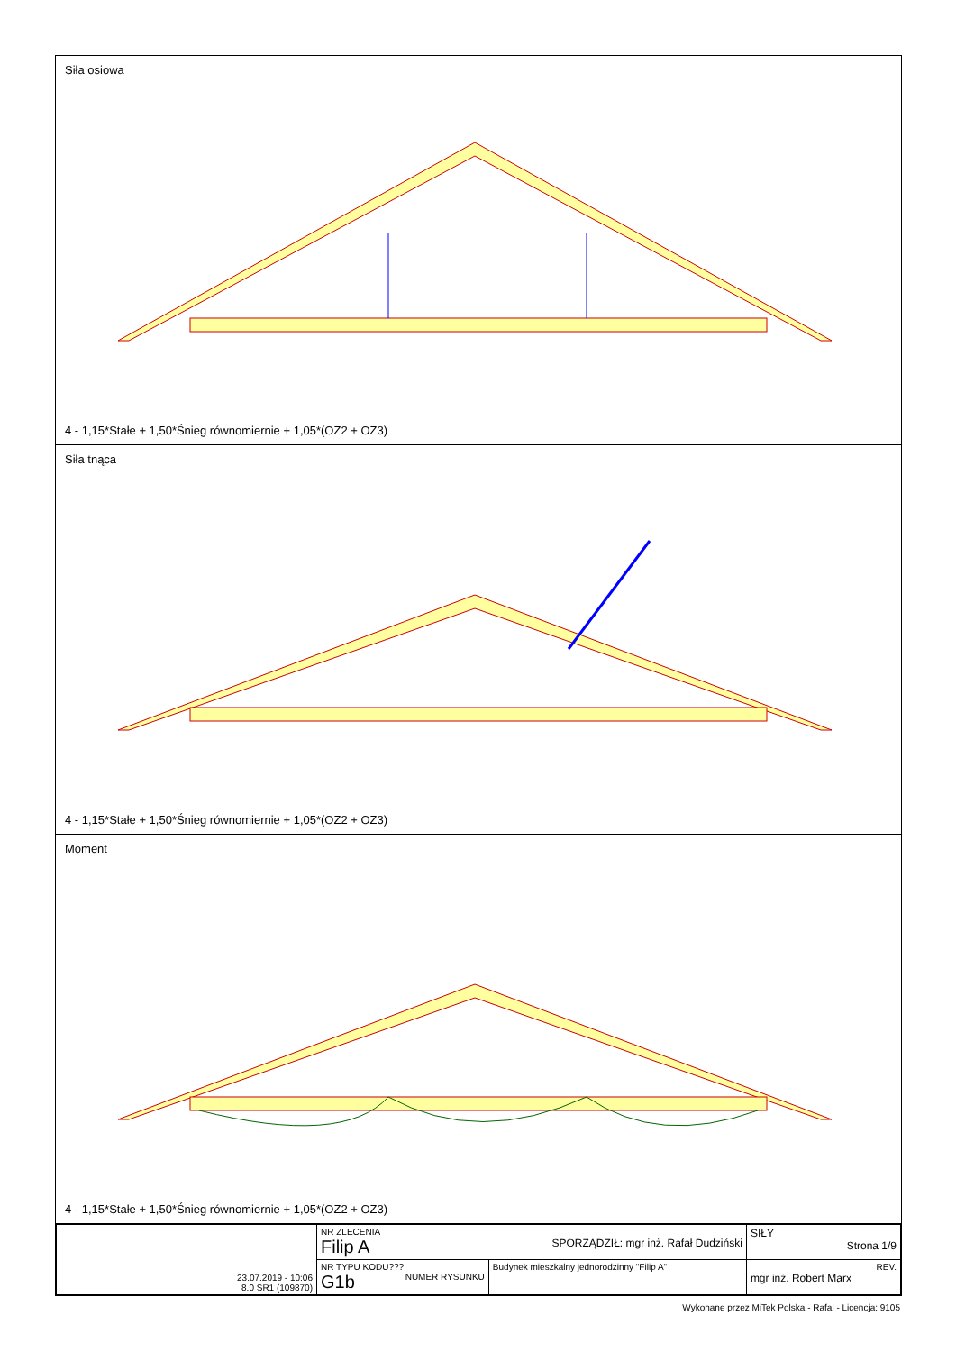Siła osiowa
4 - 1,15*Stałe + 1,50*Śnieg równomiernie + 1,05*(OZ2 + OZ3)
Siła tnąca
4 - 1,15*Stałe + 1,50*Śnieg równomiernie + 1,05*(OZ2 + OZ3)
Moment
4 - 1,15*Stałe + 1,50*Śnieg równomiernie + 1,05*(OZ2 + OZ3)
| 23.07.2019 - 10:06 8.0 SR1 (109870) | NR ZLECENIA Filip A SPORZĄDZIŁ: mgr inż. Rafał Dudziński | | SIŁY Strona 1/9 |
| | NR TYPU KODU??? G1b NUMER RYSUNKU | Budynek mieszkalny jednorodzinny "Filip A" | REV. mgr inż. Robert Marx |
Wykonane przez MiTek Polska - Rafal - Licencja: 9105